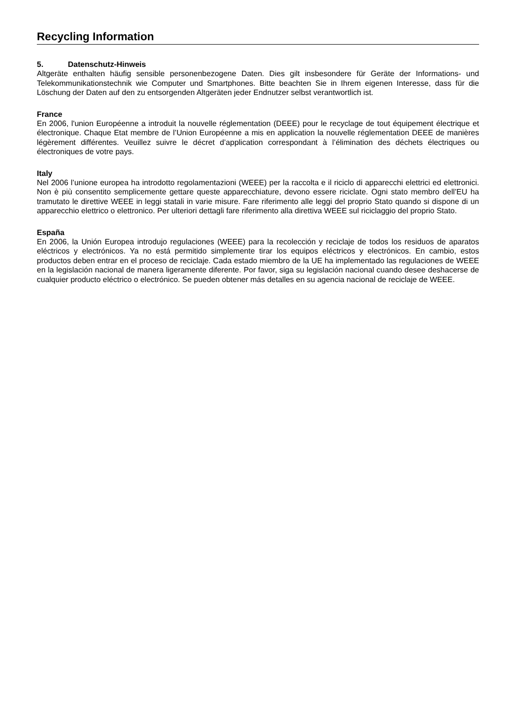Recycling Information
5. Datenschutz-Hinweis
Altgeräte enthalten häufig sensible personenbezogene Daten. Dies gilt insbesondere für Geräte der Informations- und Telekommunikationstechnik wie Computer und Smartphones. Bitte beachten Sie in Ihrem eigenen Interesse, dass für die Löschung der Daten auf den zu entsorgenden Altgeräten jeder Endnutzer selbst verantwortlich ist.
France
En 2006, l'union Européenne a introduit la nouvelle réglementation (DEEE) pour le recyclage de tout équipement électrique et électronique. Chaque Etat membre de l’Union Européenne a mis en application la nouvelle réglementation DEEE de manières légèrement différentes. Veuillez suivre le décret d’application correspondant à l’élimination des déchets électriques ou électroniques de votre pays.
Italy
Nel 2006 l’unione europea ha introdotto regolamentazioni (WEEE) per la raccolta e il riciclo di apparecchi elettrici ed elettronici. Non è più consentito semplicemente gettare queste apparecchiature, devono essere riciclate. Ogni stato membro dell’EU ha tramutato le direttive WEEE in leggi statali in varie misure. Fare riferimento alle leggi del proprio Stato quando si dispone di un apparecchio elettrico o elettronico. Per ulteriori dettagli fare riferimento alla direttiva WEEE sul riciclaggio del proprio Stato.
España
En 2006, la Unión Europea introdujo regulaciones (WEEE) para la recolección y reciclaje de todos los residuos de aparatos eléctricos y electrónicos. Ya no está permitido simplemente tirar los equipos eléctricos y electrónicos. En cambio, estos productos deben entrar en el proceso de reciclaje. Cada estado miembro de la UE ha implementado las regulaciones de WEEE en la legislación nacional de manera ligeramente diferente. Por favor, siga su legislación nacional cuando desee deshacerse de cualquier producto eléctrico o electrónico. Se pueden obtener más detalles en su agencia nacional de reciclaje de WEEE.